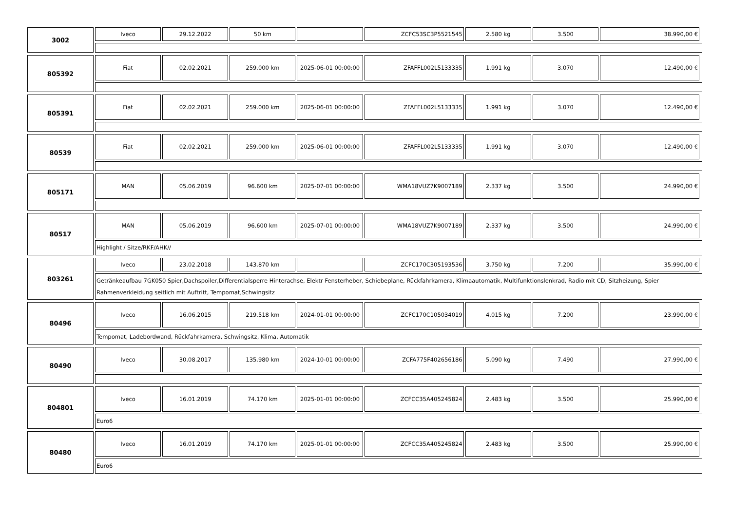3002
| Iveco | 29.12.2022 | 50 km | | ZCFC53SC3P5521545 | 2.580 kg | 3.500 | 38.990,00 € |
805392
| Fiat | 02.02.2021 | 259.000 km | 2025-06-01 00:00:00 | ZFAFFL002L5133335 | 1.991 kg | 3.070 | 12.490,00 € |
805391
| Fiat | 02.02.2021 | 259.000 km | 2025-06-01 00:00:00 | ZFAFFL002L5133335 | 1.991 kg | 3.070 | 12.490,00 € |
80539
| Fiat | 02.02.2021 | 259.000 km | 2025-06-01 00:00:00 | ZFAFFL002L5133335 | 1.991 kg | 3.070 | 12.490,00 € |
805171
| MAN | 05.06.2019 | 96.600 km | 2025-07-01 00:00:00 | WMA18VUZ7K9007189 | 2.337 kg | 3.500 | 24.990,00 € |
80517
| MAN | 05.06.2019 | 96.600 km | 2025-07-01 00:00:00 | WMA18VUZ7K9007189 | 2.337 kg | 3.500 | 24.990,00 € |
Highlight / Sitze/RKF/AHK//
803261
| Iveco | 23.02.2018 | 143.870 km | | ZCFC170C305193536 | 3.750 kg | 7.200 | 35.990,00 € |
Getränkeaufbau 7GK050 Spier,Dachspoiler,Differentialsperre Hinterachse, Elektr Fensterheber, Schiebeplane, Rückfahrkamera, Klimaautomatik, Multifunktionslenkrad, Radio mit CD, Sitzheizung, Spier Rahmenverkleidung seitlich mit Auftritt, Tempomat,Schwingsitz
80496
| Iveco | 16.06.2015 | 219.518 km | 2024-01-01 00:00:00 | ZCFC170C105034019 | 4.015 kg | 7.200 | 23.990,00 € |
Tempomat, Ladebordwand, Rückfahrkamera, Schwingsitz, Klima, Automatik
80490
| Iveco | 30.08.2017 | 135.980 km | 2024-10-01 00:00:00 | ZCFA775F402656186 | 5.090 kg | 7.490 | 27.990,00 € |
804801
| Iveco | 16.01.2019 | 74.170 km | 2025-01-01 00:00:00 | ZCFCC35A405245824 | 2.483 kg | 3.500 | 25.990,00 € |
Euro6
80480
| Iveco | 16.01.2019 | 74.170 km | 2025-01-01 00:00:00 | ZCFCC35A405245824 | 2.483 kg | 3.500 | 25.990,00 € |
Euro6